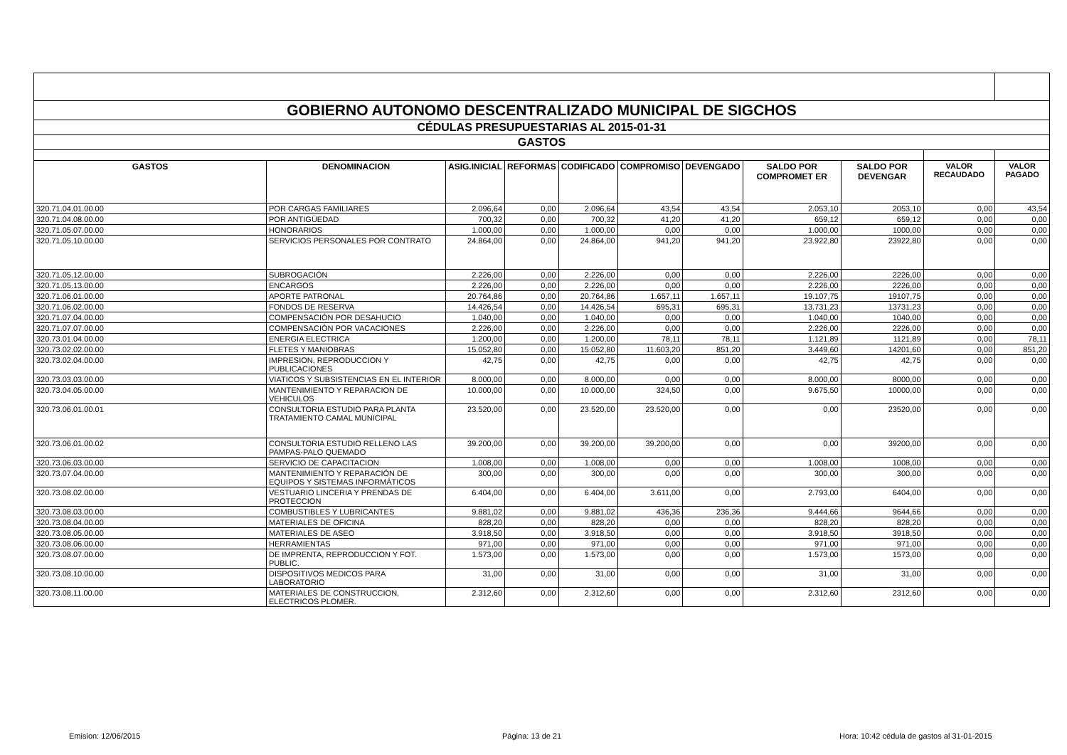| GOBIERNO AUTONOMO DESCENTRALIZADO MUNICIPAL DE SIGCHOS | | | | | | | | | | |
| CÉDULAS PRESUPUESTARIAS AL 2015-01-31 | | | | | | | | | | |
| GASTOS | | | | | | | | | | |
| GASTOS | DENOMINACION | ASIG.INICIAL | REFORMAS | CODIFICADO | COMPROMISO | DEVENGADO | SALDO POR COMPROMET ER | SALDO POR DEVENGAR | VALOR RECAUDADO | VALOR PAGADO |
| 320.71.04.01.00.00 | POR CARGAS FAMILIARES | 2.096,64 | 0,00 | 2.096,64 | 43,54 | 43,54 | 2.053,10 | 2053,10 | 0,00 | 43,54 |
| 320.71.04.08.00.00 | POR ANTIGÜEDAD | 700,32 | 0,00 | 700,32 | 41,20 | 41,20 | 659,12 | 659,12 | 0,00 | 0,00 |
| 320.71.05.07.00.00 | HONORARIOS | 1.000,00 | 0,00 | 1.000,00 | 0,00 | 0,00 | 1.000,00 | 1000,00 | 0,00 | 0,00 |
| 320.71.05.10.00.00 | SERVICIOS PERSONALES POR CONTRATO | 24.864,00 | 0,00 | 24.864,00 | 941,20 | 941,20 | 23.922,80 | 23922,80 | 0,00 | 0,00 |
| 320.71.05.12.00.00 | SUBROGACIÓN | 2.226,00 | 0,00 | 2.226,00 | 0,00 | 0,00 | 2.226,00 | 2226,00 | 0,00 | 0,00 |
| 320.71.05.13.00.00 | ENCARGOS | 2.226,00 | 0,00 | 2.226,00 | 0,00 | 0,00 | 2.226,00 | 2226,00 | 0,00 | 0,00 |
| 320.71.06.01.00.00 | APORTE PATRONAL | 20.764,86 | 0,00 | 20.764,86 | 1.657,11 | 1.657,11 | 19.107,75 | 19107,75 | 0,00 | 0,00 |
| 320.71.06.02.00.00 | FONDOS DE RESERVA | 14.426,54 | 0,00 | 14.426,54 | 695,31 | 695,31 | 13.731,23 | 13731,23 | 0,00 | 0,00 |
| 320.71.07.04.00.00 | COMPENSACIÓN POR DESAHUCIO | 1.040,00 | 0,00 | 1.040,00 | 0,00 | 0,00 | 1.040,00 | 1040,00 | 0,00 | 0,00 |
| 320.71.07.07.00.00 | COMPENSACIÓN POR VACACIONES | 2.226,00 | 0,00 | 2.226,00 | 0,00 | 0,00 | 2.226,00 | 2226,00 | 0,00 | 0,00 |
| 320.73.01.04.00.00 | ENERGIA ELECTRICA | 1.200,00 | 0,00 | 1.200,00 | 78,11 | 78,11 | 1.121,89 | 1121,89 | 0,00 | 78,11 |
| 320.73.02.02.00.00 | FLETES Y MANIOBRAS | 15.052,80 | 0,00 | 15.052,80 | 11.603,20 | 851,20 | 3.449,60 | 14201,60 | 0,00 | 851,20 |
| 320.73.02.04.00.00 | IMPRESION, REPRODUCCION Y PUBLICACIONES | 42,75 | 0,00 | 42,75 | 0,00 | 0,00 | 42,75 | 42,75 | 0,00 | 0,00 |
| 320.73.03.03.00.00 | VIATICOS Y SUBSISTENCIAS EN EL INTERIOR | 8.000,00 | 0,00 | 8.000,00 | 0,00 | 0,00 | 8.000,00 | 8000,00 | 0,00 | 0,00 |
| 320.73.04.05.00.00 | MANTENIMIENTO Y REPARACION DE VEHICULOS | 10.000,00 | 0,00 | 10.000,00 | 324,50 | 0,00 | 9.675,50 | 10000,00 | 0,00 | 0,00 |
| 320.73.06.01.00.01 | CONSULTORIA ESTUDIO PARA PLANTA TRATAMIENTO CAMAL MUNICIPAL | 23.520,00 | 0,00 | 23.520,00 | 23.520,00 | 0,00 | 0,00 | 23520,00 | 0,00 | 0,00 |
| 320.73.06.01.00.02 | CONSULTORIA ESTUDIO RELLENO LAS PAMPAS-PALO QUEMADO | 39.200,00 | 0,00 | 39.200,00 | 39.200,00 | 0,00 | 0,00 | 39200,00 | 0,00 | 0,00 |
| 320.73.06.03.00.00 | SERVICIO DE CAPACITACION | 1.008,00 | 0,00 | 1.008,00 | 0,00 | 0,00 | 1.008,00 | 1008,00 | 0,00 | 0,00 |
| 320.73.07.04.00.00 | MANTENIMIENTO Y REPARACIÓN DE EQUIPOS Y SISTEMAS INFORMÁTICOS | 300,00 | 0,00 | 300,00 | 0,00 | 0,00 | 300,00 | 300,00 | 0,00 | 0,00 |
| 320.73.08.02.00.00 | VESTUARIO LINCERIA Y PRENDAS DE PROTECCION | 6.404,00 | 0,00 | 6.404,00 | 3.611,00 | 0,00 | 2.793,00 | 6404,00 | 0,00 | 0,00 |
| 320.73.08.03.00.00 | COMBUSTIBLES Y LUBRICANTES | 9.881,02 | 0,00 | 9.881,02 | 436,36 | 236,36 | 9.444,66 | 9644,66 | 0,00 | 0,00 |
| 320.73.08.04.00.00 | MATERIALES DE OFICINA | 828,20 | 0,00 | 828,20 | 0,00 | 0,00 | 828,20 | 828,20 | 0,00 | 0,00 |
| 320.73.08.05.00.00 | MATERIALES DE ASEO | 3.918,50 | 0,00 | 3.918,50 | 0,00 | 0,00 | 3.918,50 | 3918,50 | 0,00 | 0,00 |
| 320.73.08.06.00.00 | HERRAMIENTAS | 971,00 | 0,00 | 971,00 | 0,00 | 0,00 | 971,00 | 971,00 | 0,00 | 0,00 |
| 320.73.08.07.00.00 | DE IMPRENTA, REPRODUCCION Y FOT. PUBLIC. | 1.573,00 | 0,00 | 1.573,00 | 0,00 | 0,00 | 1.573,00 | 1573,00 | 0,00 | 0,00 |
| 320.73.08.10.00.00 | DISPOSITIVOS MEDICOS PARA LABORATORIO | 31,00 | 0,00 | 31,00 | 0,00 | 0,00 | 31,00 | 31,00 | 0,00 | 0,00 |
| 320.73.08.11.00.00 | MATERIALES DE CONSTRUCCION, ELECTRICOS PLOMER. | 2.312,60 | 0,00 | 2.312,60 | 0,00 | 0,00 | 2.312,60 | 2312,60 | 0,00 | 0,00 |
Emision: 12/06/2015 Página: 13 de 21 Hora: 10:42 cédula de gastos al 31-01-2015